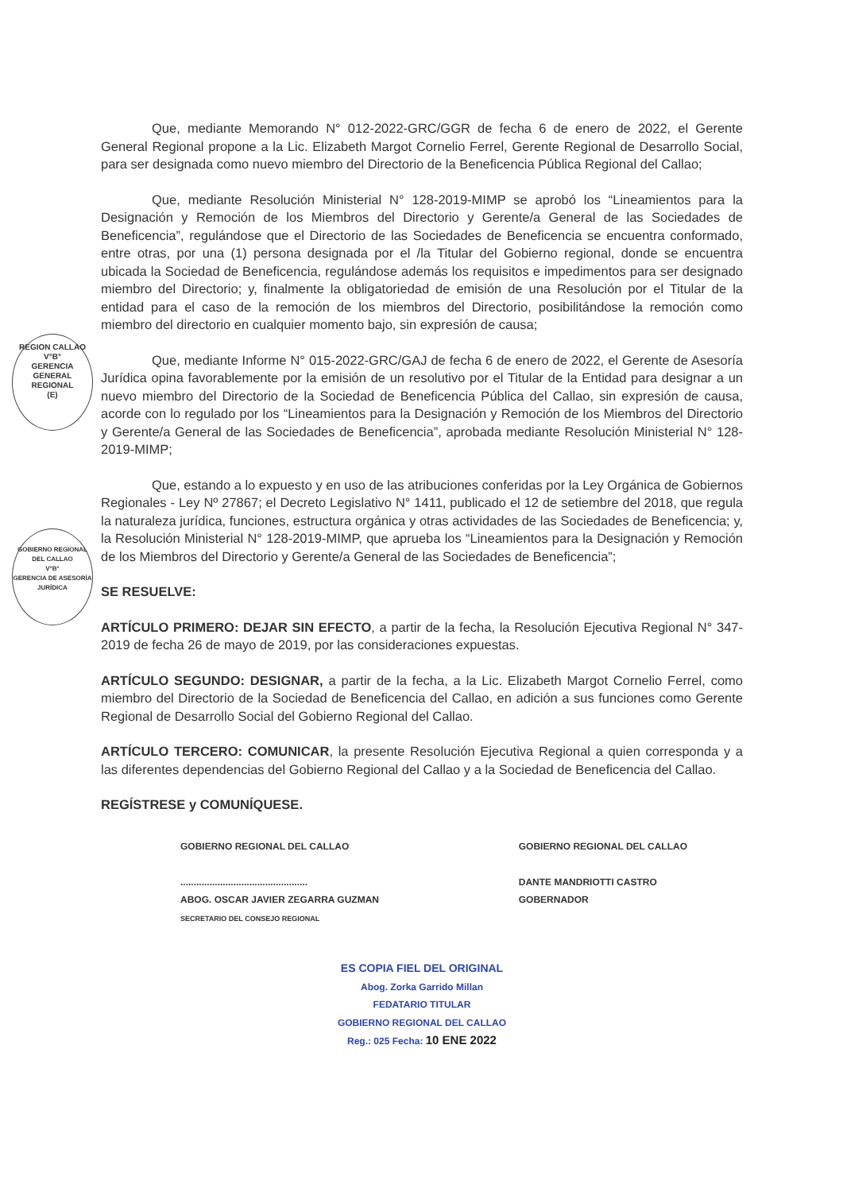REGION CALLAO
V°B°
GERENCIA
GENERAL
REGIONAL
(E)
GOBIERNO REGIONAL DEL CALLAO
V°B°
GERENCIA DE ASESORÍA JURÍDICA
Que, mediante Memorando N° 012-2022-GRC/GGR de fecha 6 de enero de 2022, el Gerente General Regional propone a la Lic. Elizabeth Margot Cornelio Ferrel, Gerente Regional de Desarrollo Social, para ser designada como nuevo miembro del Directorio de la Beneficencia Pública Regional del Callao;
Que, mediante Resolución Ministerial N° 128-2019-MIMP se aprobó los “Lineamientos para la Designación y Remoción de los Miembros del Directorio y Gerente/a General de las Sociedades de Beneficencia”, regulándose que el Directorio de las Sociedades de Beneficencia se encuentra conformado, entre otras, por una (1) persona designada por el /la Titular del Gobierno regional, donde se encuentra ubicada la Sociedad de Beneficencia, regulándose además los requisitos e impedimentos para ser designado miembro del Directorio; y, finalmente la obligatoriedad de emisión de una Resolución por el Titular de la entidad para el caso de la remoción de los miembros del Directorio, posibilitándose la remoción como miembro del directorio en cualquier momento bajo, sin expresión de causa;
Que, mediante Informe N° 015-2022-GRC/GAJ de fecha 6 de enero de 2022, el Gerente de Asesoría Jurídica opina favorablemente por la emisión de un resolutivo por el Titular de la Entidad para designar a un nuevo miembro del Directorio de la Sociedad de Beneficencia Pública del Callao, sin expresión de causa, acorde con lo regulado por los “Lineamientos para la Designación y Remoción de los Miembros del Directorio y Gerente/a General de las Sociedades de Beneficencia”, aprobada mediante Resolución Ministerial N° 128-2019-MIMP;
Que, estando a lo expuesto y en uso de las atribuciones conferidas por la Ley Orgánica de Gobiernos Regionales - Ley Nº 27867; el Decreto Legislativo N° 1411, publicado el 12 de setiembre del 2018, que regula la naturaleza jurídica, funciones, estructura orgánica y otras actividades de las Sociedades de Beneficencia; y, la Resolución Ministerial N° 128-2019-MIMP, que aprueba los “Lineamientos para la Designación y Remoción de los Miembros del Directorio y Gerente/a General de las Sociedades de Beneficencia”;
SE RESUELVE:
ARTÍCULO PRIMERO: DEJAR SIN EFECTO, a partir de la fecha, la Resolución Ejecutiva Regional N° 347-2019 de fecha 26 de mayo de 2019, por las consideraciones expuestas.
ARTÍCULO SEGUNDO: DESIGNAR, a partir de la fecha, a la Lic. Elizabeth Margot Cornelio Ferrel, como miembro del Directorio de la Sociedad de Beneficencia del Callao, en adición a sus funciones como Gerente Regional de Desarrollo Social del Gobierno Regional del Callao.
ARTÍCULO TERCERO: COMUNICAR, la presente Resolución Ejecutiva Regional a quien corresponda y a las diferentes dependencias del Gobierno Regional del Callao y a la Sociedad de Beneficencia del Callao.
REGÍSTRESE y COMUNÍQUESE.
GOBIERNO REGIONAL DEL CALLAO
................................................
ABOG. OSCAR JAVIER ZEGARRA GUZMAN
SECRETARIO DEL CONSEJO REGIONAL
GOBIERNO REGIONAL DEL CALLAO
DANTE MANDRIOTTI CASTRO
GOBERNADOR
ES COPIA FIEL DEL ORIGINAL
Abog. Zorka Garrido Millan
FEDATARIO TITULAR
GOBIERNO REGIONAL DEL CALLAO
Reg.: 025 Fecha: 10 ENE 2022